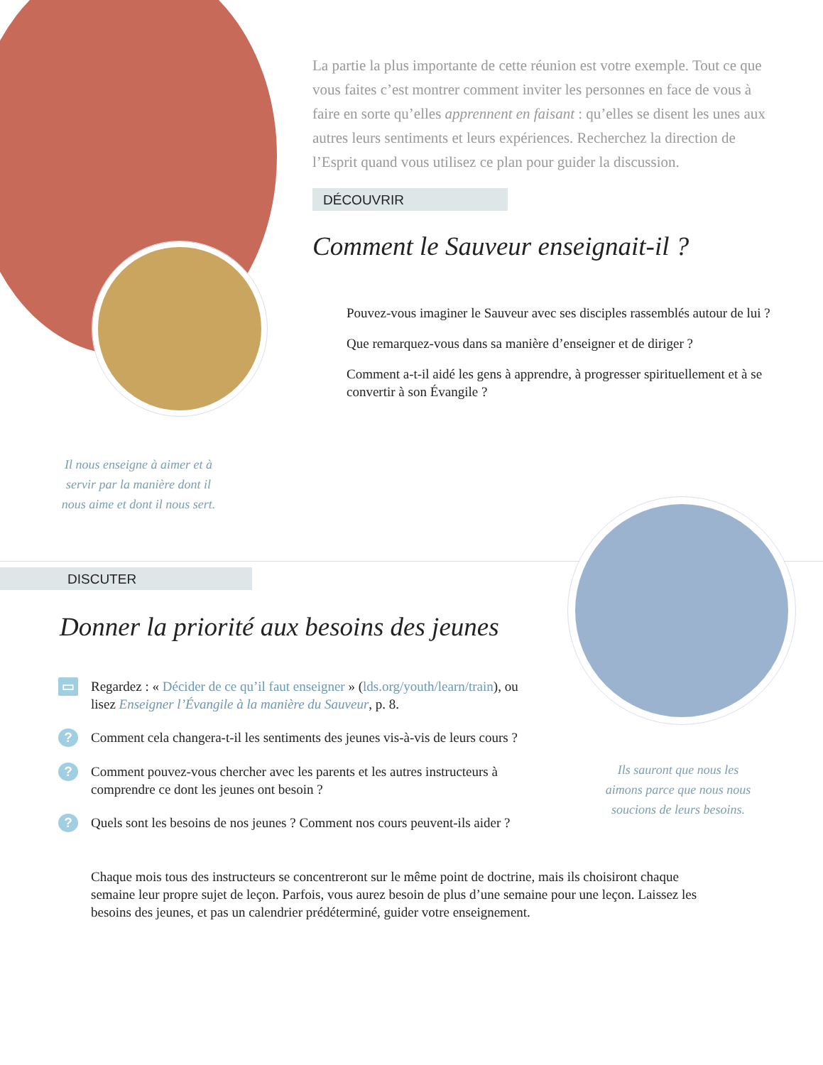Il nous enseigne à aimer et à servir par la manière dont il nous aime et dont il nous sert.
La partie la plus importante de cette réunion est votre exemple. Tout ce que vous faites c’est montrer comment inviter les personnes en face de vous à faire en sorte qu’elles apprennent en faisant : qu’elles se disent les unes aux autres leurs sentiments et leurs expériences. Recherchez la direction de l’Esprit quand vous utilisez ce plan pour guider la discussion.
DÉCOUVRIR
Comment le Sauveur enseignait-il ?
Pouvez-vous imaginer le Sauveur avec ses disciples rassemblés autour de lui ?
Que remarquez-vous dans sa manière d’enseigner et de diriger ?
Comment a-t-il aidé les gens à apprendre, à progresser spirituellement et à se convertir à son Évangile ?
DISCUTER
Donner la priorité aux besoins des jeunes
▭ Regardez : « Décider de ce qu’il faut enseigner » (lds.org/youth/learn/train), ou lisez Enseigner l’Évangile à la manière du Sauveur, p. 8.
? Comment cela changera-t-il les sentiments des jeunes vis-à-vis de leurs cours ?
? Comment pouvez-vous chercher avec les parents et les autres instructeurs à comprendre ce dont les jeunes ont besoin ?
? Quels sont les besoins de nos jeunes ? Comment nos cours peuvent-ils aider ?
Chaque mois tous des instructeurs se concentreront sur le même point de doctrine, mais ils choisiront chaque semaine leur propre sujet de leçon. Parfois, vous aurez besoin de plus d’une semaine pour une leçon. Laissez les besoins des jeunes, et pas un calendrier prédéterminé, guider votre enseignement.
Ils sauront que nous les aimons parce que nous nous soucions de leurs besoins.